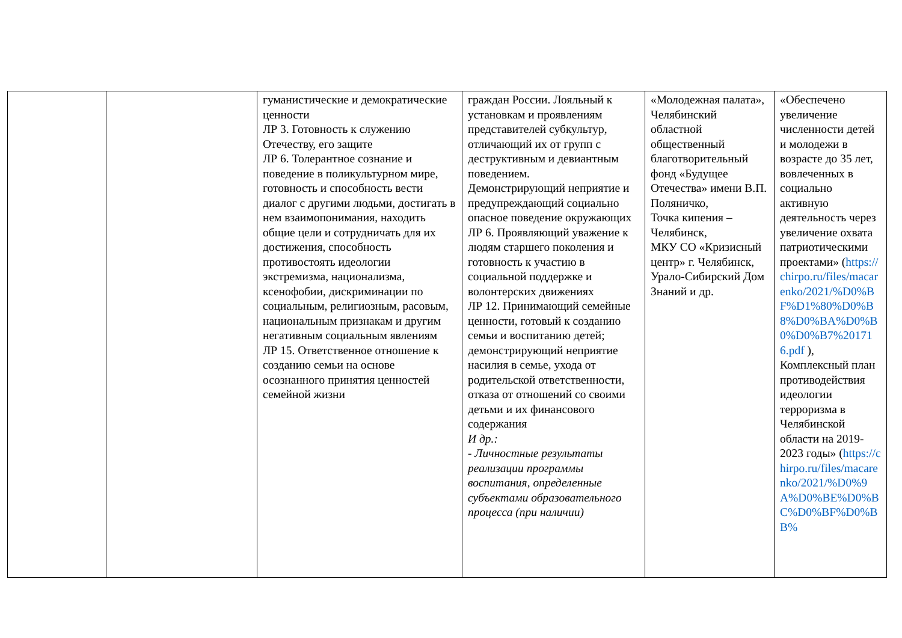| | | гуманистические и демократические ценности ЛР 3. Готовность к служению Отечеству, его защите ЛР 6. Толерантное сознание и поведение в поликультурном мире, готовность и способность вести диалог с другими людьми, достигать в нем взаимопонимания, находить общие цели и сотрудничать для их достижения, способность противостоять идеологии экстремизма, национализма, ксенофобии, дискриминации по социальным, религиозным, расовым, национальным признакам и другим негативным социальным явлениям ЛР 15. Ответственное отношение к созданию семьи на основе осознанного принятия ценностей семейной жизни | граждан России. Лояльный к установкам и проявлениям представителей субкультур, отличающий их от групп с деструктивным и девиантным поведением. Демонстрирующий неприятие и предупреждающий социально опасное поведение окружающих ЛР 6. Проявляющий уважение к людям старшего поколения и готовность к участию в социальной поддержке и волонтерских движениях ЛР 12. Принимающий семейные ценности, готовый к созданию семьи и воспитанию детей; демонстрирующий неприятие насилия в семье, ухода от родительской ответственности, отказа от отношений со своими детьми и их финансового содержания И др.: - Личностные результаты реализации программы воспитания, определенные субъектами образовательного процесса (при наличии) | «Молодежная палата», Челябинский областной общественный благотворительный фонд «Будущее Отечества» имени В.П. Поляничко, Точка кипения – Челябинск, МКУ СО «Кризисный центр» г. Челябинск, Урало-Сибирский Дом Знаний и др. | «Обеспечено увеличение численности детей и молодежи в возрасте до 35 лет, вовлеченных в социально активную деятельность через увеличение охвата патриотическими проектами» ( https://chirpo.ru/files/macarenko/2021/%D0%BF%D1%80%D0%B8%D0%BA%D0%B0%D0%B7%201716.pdf ), Комплексный план противодействия идеологии терроризма в Челябинской области на 2019-2023 годы» ( https://chirpo.ru/files/macarenko/2021/%D0%9A%D0%BE%D0%BC%D0%BF%D0%BB% |